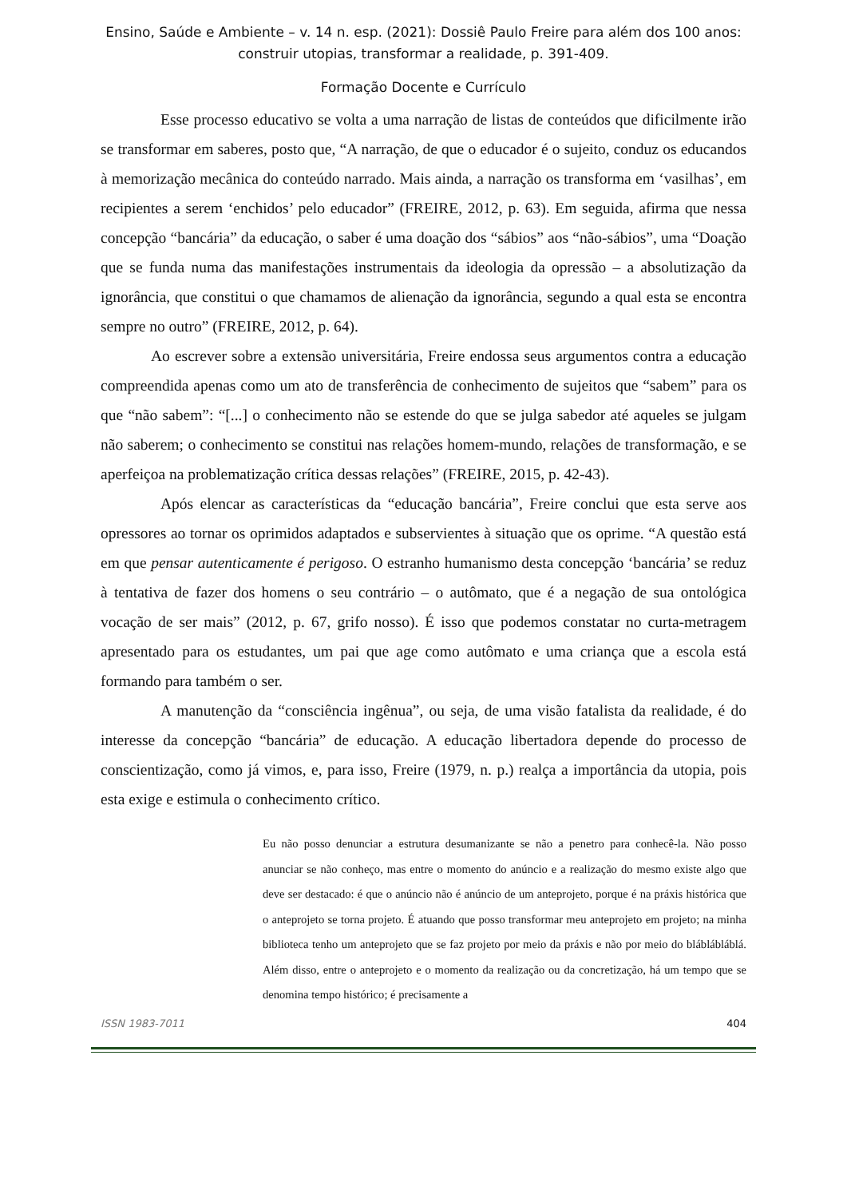Ensino, Saúde e Ambiente – v. 14 n. esp. (2021): Dossiê Paulo Freire para além dos 100 anos: construir utopias, transformar a realidade, p. 391-409.
Formação Docente e Currículo
Esse processo educativo se volta a uma narração de listas de conteúdos que dificilmente irão se transformar em saberes, posto que, “A narração, de que o educador é o sujeito, conduz os educandos à memorização mecânica do conteúdo narrado. Mais ainda, a narração os transforma em ‘vasilhas’, em recipientes a serem ‘enchidos’ pelo educador” (FREIRE, 2012, p. 63). Em seguida, afirma que nessa concepção “bancária” da educação, o saber é uma doação dos “sábios” aos “não-sábios”, uma “Doação que se funda numa das manifestações instrumentais da ideologia da opressão – a absolutização da ignorância, que constitui o que chamamos de alienação da ignorância, segundo a qual esta se encontra sempre no outro” (FREIRE, 2012, p. 64).
Ao escrever sobre a extensão universitária, Freire endossa seus argumentos contra a educação compreendida apenas como um ato de transferência de conhecimento de sujeitos que “sabem” para os que “não sabem”: “[...] o conhecimento não se estende do que se julga sabedor até aqueles se julgam não saberem; o conhecimento se constitui nas relações homem-mundo, relações de transformação, e se aperfeiçoa na problematização crítica dessas relações” (FREIRE, 2015, p. 42-43).
Após elencar as características da “educação bancária”, Freire conclui que esta serve aos opressores ao tornar os oprimidos adaptados e subservientes à situação que os oprime. “A questão está em que pensar autenticamente é perigoso. O estranho humanismo desta concepção ‘bancária’ se reduz à tentativa de fazer dos homens o seu contrário – o autômato, que é a negação de sua ontológica vocação de ser mais” (2012, p. 67, grifo nosso). É isso que podemos constatar no curta-metragem apresentado para os estudantes, um pai que age como autômato e uma criança que a escola está formando para também o ser.
A manutenção da “consciência ingênua”, ou seja, de uma visão fatalista da realidade, é do interesse da concepção “bancária” de educação. A educação libertadora depende do processo de conscientização, como já vimos, e, para isso, Freire (1979, n. p.) realça a importância da utopia, pois esta exige e estimula o conhecimento crítico.
Eu não posso denunciar a estrutura desumanizante se não a penetro para conhecê-la. Não posso anunciar se não conheço, mas entre o momento do anúncio e a realização do mesmo existe algo que deve ser destacado: é que o anúncio não é anúncio de um anteprojeto, porque é na práxis histórica que o anteprojeto se torna projeto. É atuando que posso transformar meu anteprojeto em projeto; na minha biblioteca tenho um anteprojeto que se faz projeto por meio da práxis e não por meio do bláblábláblá. Além disso, entre o anteprojeto e o momento da realização ou da concretização, há um tempo que se denomina tempo histórico; é precisamente a
ISSN 1983-7011 404